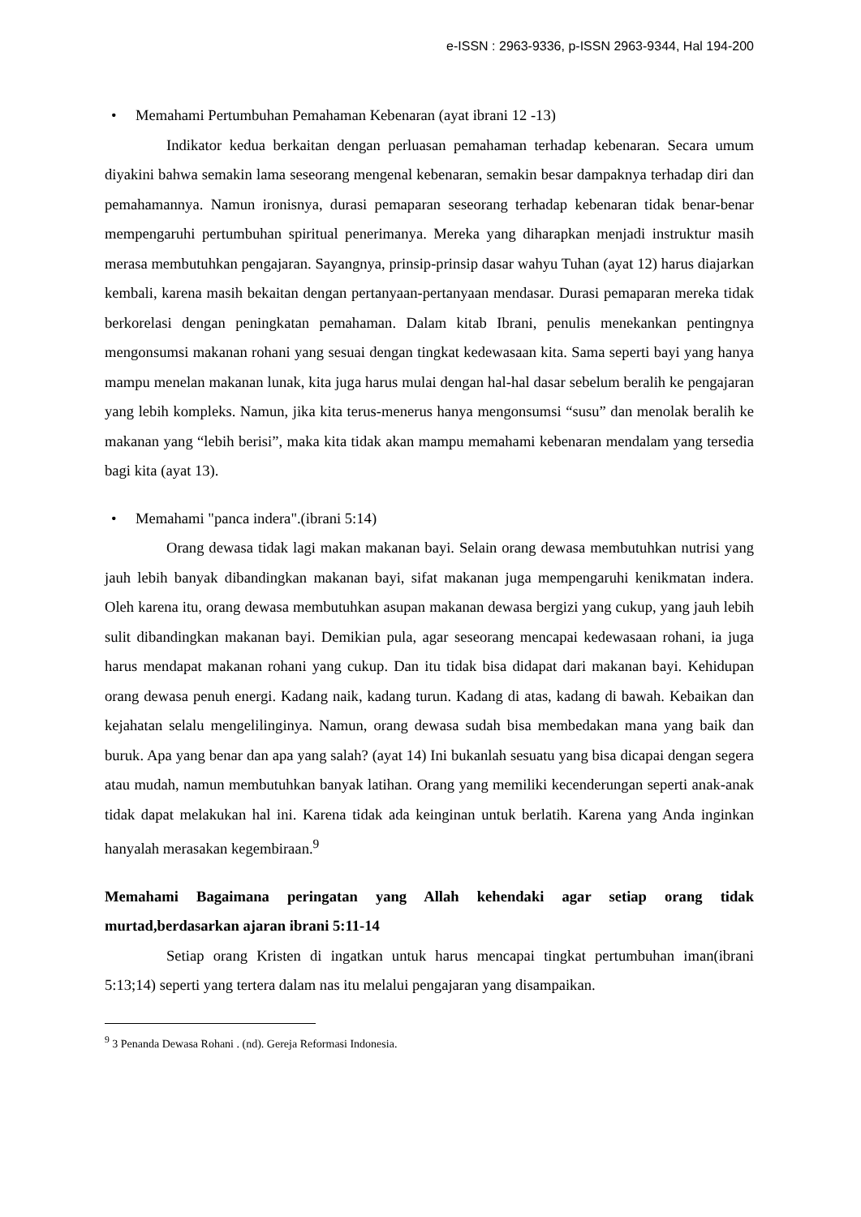e-ISSN : 2963-9336, p-ISSN 2963-9344, Hal 194-200
• Memahami Pertumbuhan Pemahaman Kebenaran (ayat ibrani 12 -13)
Indikator kedua berkaitan dengan perluasan pemahaman terhadap kebenaran. Secara umum diyakini bahwa semakin lama seseorang mengenal kebenaran, semakin besar dampaknya terhadap diri dan pemahamannya. Namun ironisnya, durasi pemaparan seseorang terhadap kebenaran tidak benar-benar mempengaruhi pertumbuhan spiritual penerimanya. Mereka yang diharapkan menjadi instruktur masih merasa membutuhkan pengajaran. Sayangnya, prinsip-prinsip dasar wahyu Tuhan (ayat 12) harus diajarkan kembali, karena masih bekaitan dengan pertanyaan-pertanyaan mendasar. Durasi pemaparan mereka tidak berkorelasi dengan peningkatan pemahaman. Dalam kitab Ibrani, penulis menekankan pentingnya mengonsumsi makanan rohani yang sesuai dengan tingkat kedewasaan kita. Sama seperti bayi yang hanya mampu menelan makanan lunak, kita juga harus mulai dengan hal-hal dasar sebelum beralih ke pengajaran yang lebih kompleks. Namun, jika kita terus-menerus hanya mengonsumsi “susu” dan menolak beralih ke makanan yang “lebih berisi”, maka kita tidak akan mampu memahami kebenaran mendalam yang tersedia bagi kita (ayat 13).
• Memahami "panca indera".(ibrani 5:14)
Orang dewasa tidak lagi makan makanan bayi. Selain orang dewasa membutuhkan nutrisi yang jauh lebih banyak dibandingkan makanan bayi, sifat makanan juga mempengaruhi kenikmatan indera. Oleh karena itu, orang dewasa membutuhkan asupan makanan dewasa bergizi yang cukup, yang jauh lebih sulit dibandingkan makanan bayi. Demikian pula, agar seseorang mencapai kedewasaan rohani, ia juga harus mendapat makanan rohani yang cukup. Dan itu tidak bisa didapat dari makanan bayi. Kehidupan orang dewasa penuh energi. Kadang naik, kadang turun. Kadang di atas, kadang di bawah. Kebaikan dan kejahatan selalu mengelilinginya. Namun, orang dewasa sudah bisa membedakan mana yang baik dan buruk. Apa yang benar dan apa yang salah? (ayat 14) Ini bukanlah sesuatu yang bisa dicapai dengan segera atau mudah, namun membutuhkan banyak latihan. Orang yang memiliki kecenderungan seperti anak-anak tidak dapat melakukan hal ini. Karena tidak ada keinginan untuk berlatih. Karena yang Anda inginkan hanyalah merasakan kegembiraan.<sup>9</sup>
Memahami Bagaimana peringatan yang Allah kehendaki agar setiap orang tidak murtad,berdasarkan ajaran ibrani 5:11-14
Setiap orang Kristen di ingatkan untuk harus mencapai tingkat pertumbuhan iman(ibrani 5:13;14) seperti yang tertera dalam nas itu melalui pengajaran yang disampaikan.
<sup>9</sup> 3 Penanda Dewasa Rohani . (nd). Gereja Reformasi Indonesia.